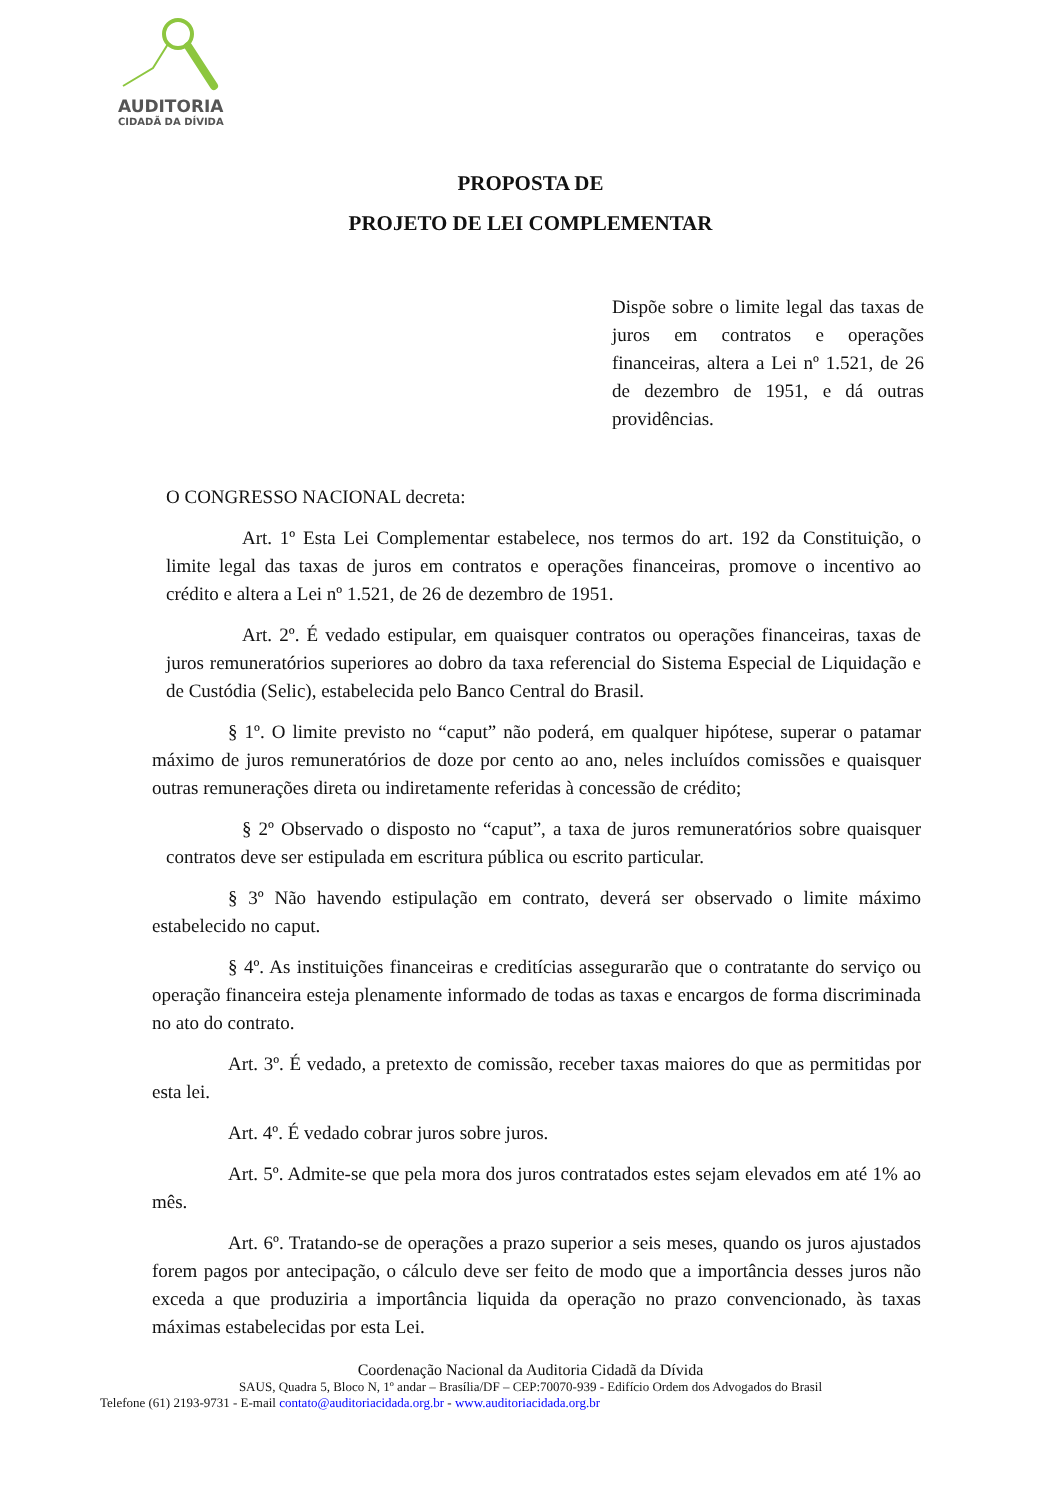AUDITORIA
CIDADÃ DA DÍVIDA
PROPOSTA DE
PROJETO DE LEI COMPLEMENTAR
Dispõe sobre o limite legal das taxas de juros em contratos e operações financeiras, altera a Lei nº 1.521, de 26 de dezembro de 1951, e dá outras providências.
O CONGRESSO NACIONAL decreta:
Art. 1º Esta Lei Complementar estabelece, nos termos do art. 192 da Constituição, o limite legal das taxas de juros em contratos e operações financeiras, promove o incentivo ao crédito e altera a Lei nº 1.521, de 26 de dezembro de 1951.
Art. 2º. É vedado estipular, em quaisquer contratos ou operações financeiras, taxas de juros remuneratórios superiores ao dobro da taxa referencial do Sistema Especial de Liquidação e de Custódia (Selic), estabelecida pelo Banco Central do Brasil.
§ 1º. O limite previsto no “caput” não poderá, em qualquer hipótese, superar o patamar máximo de juros remuneratórios de doze por cento ao ano, neles incluídos comissões e quaisquer outras remunerações direta ou indiretamente referidas à concessão de crédito;
§ 2º Observado o disposto no “caput”, a taxa de juros remuneratórios sobre quaisquer contratos deve ser estipulada em escritura pública ou escrito particular.
§ 3º Não havendo estipulação em contrato, deverá ser observado o limite máximo estabelecido no caput.
§ 4º. As instituições financeiras e creditícias assegurarão que o contratante do serviço ou operação financeira esteja plenamente informado de todas as taxas e encargos de forma discriminada no ato do contrato.
Art. 3º. É vedado, a pretexto de comissão, receber taxas maiores do que as permitidas por esta lei.
Art. 4º. É vedado cobrar juros sobre juros.
Art. 5º. Admite-se que pela mora dos juros contratados estes sejam elevados em até 1% ao mês.
Art. 6º. Tratando-se de operações a prazo superior a seis meses, quando os juros ajustados forem pagos por antecipação, o cálculo deve ser feito de modo que a importância desses juros não exceda a que produziria a importância liquida da operação no prazo convencionado, às taxas máximas estabelecidas por esta Lei.
Coordenação Nacional da Auditoria Cidadã da Dívida
SAUS, Quadra 5, Bloco N, 1º andar – Brasília/DF – CEP:70070-939 - Edifício Ordem dos Advogados do Brasil
Telefone (61) 2193-9731 - E-mail contato@auditoriacidada.org.br - www.auditoriacidada.org.br